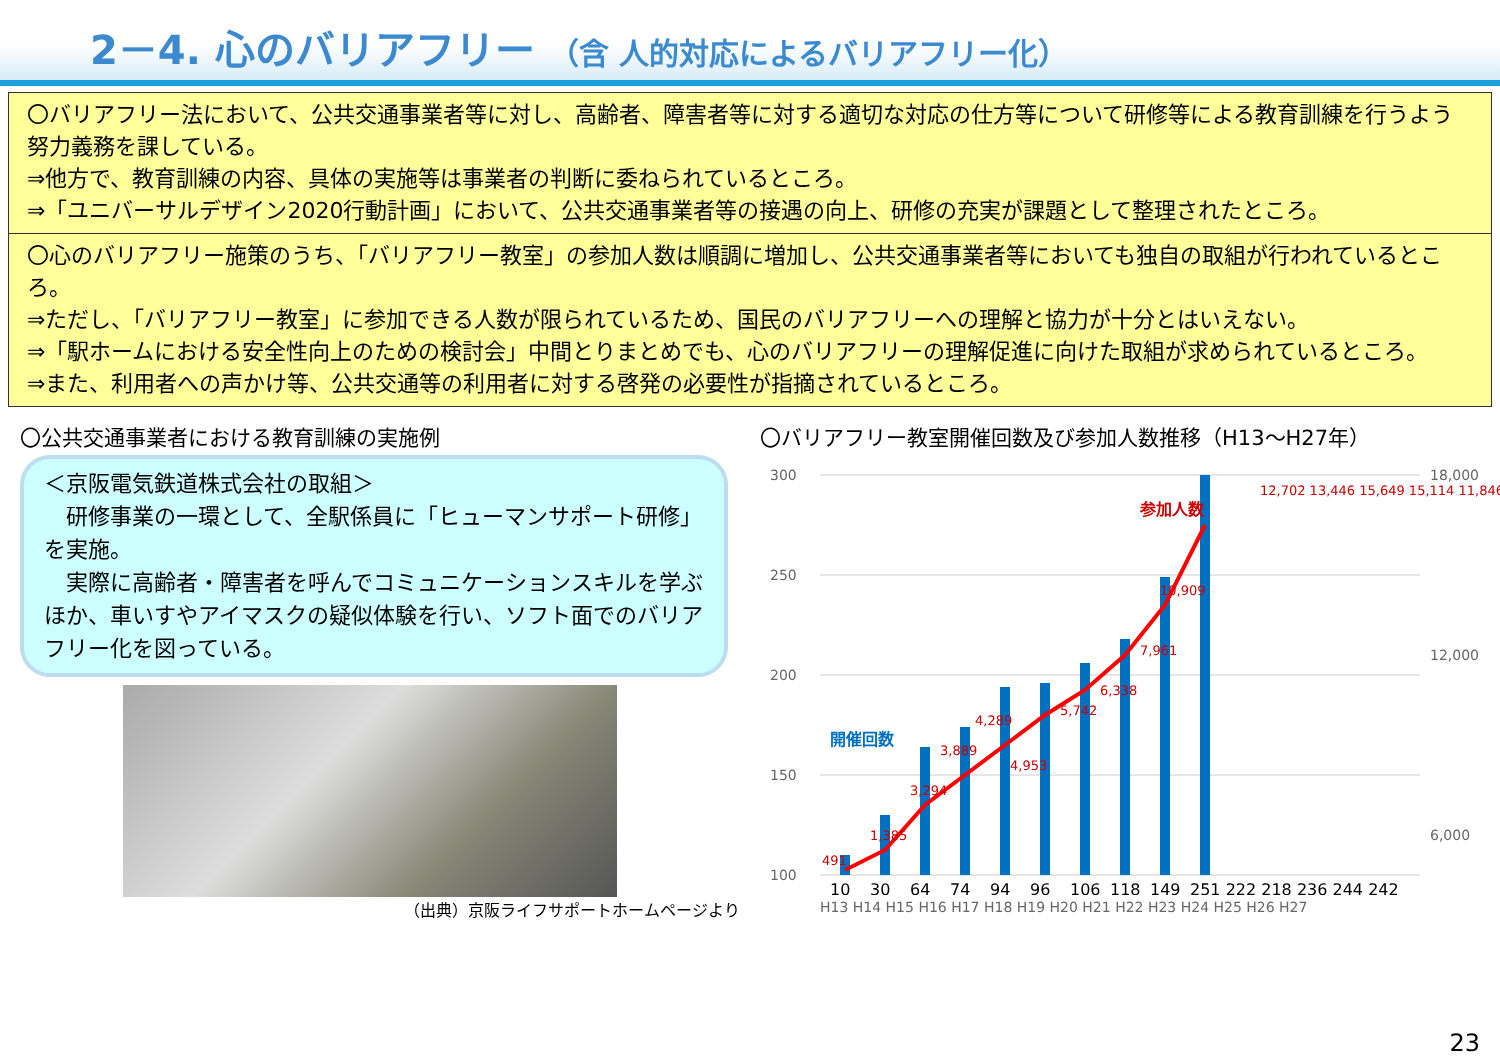2－4. 心のバリアフリー （含 人的対応によるバリアフリー化）
〇バリアフリー法において、公共交通事業者等に対し、高齢者、障害者等に対する適切な対応の仕方等について研修等による教育訓練を行うよう努力義務を課している。
⇒他方で、教育訓練の内容、具体の実施等は事業者の判断に委ねられているところ。
⇒「ユニバーサルデザイン2020行動計画」において、公共交通事業者等の接遇の向上、研修の充実が課題として整理されたところ。
〇心のバリアフリー施策のうち、「バリアフリー教室」の参加人数は順調に増加し、公共交通事業者等においても独自の取組が行われているところ。
⇒ただし、「バリアフリー教室」に参加できる人数が限られているため、国民のバリアフリーへの理解と協力が十分とはいえない。
⇒「駅ホームにおける安全性向上のための検討会」中間とりまとめでも、心のバリアフリーの理解促進に向けた取組が求められているところ。
⇒また、利用者への声かけ等、公共交通等の利用者に対する啓発の必要性が指摘されているところ。
〇公共交通事業者における教育訓練の実施例
＜京阪電気鉄道株式会社の取組＞
　研修事業の一環として、全駅係員に「ヒューマンサポート研修」を実施。
　実際に高齢者・障害者を呼んでコミュニケーションスキルを学ぶほか、車いすやアイマスクの疑似体験を行い、ソフト面でのバリアフリー化を図っている。
（出典）京阪ライフサポートホームページより
〇バリアフリー教室開催回数及び参加人数推移（H13～H27年）
300
250
200
150
100
18,000
12,000
6,000
開催回数
参加人数
10
30
64
74
94
96
106
118
149
251 222 218 236 244 242
491
1,385
3,294
3,889
4,289
4,953
5,742
6,338
7,961
10,909
12,702 13,446 15,649 15,114 11,846
H13 H14 H15 H16 H17 H18 H19 H20 H21 H22 H23 H24 H25 H26 H27
23